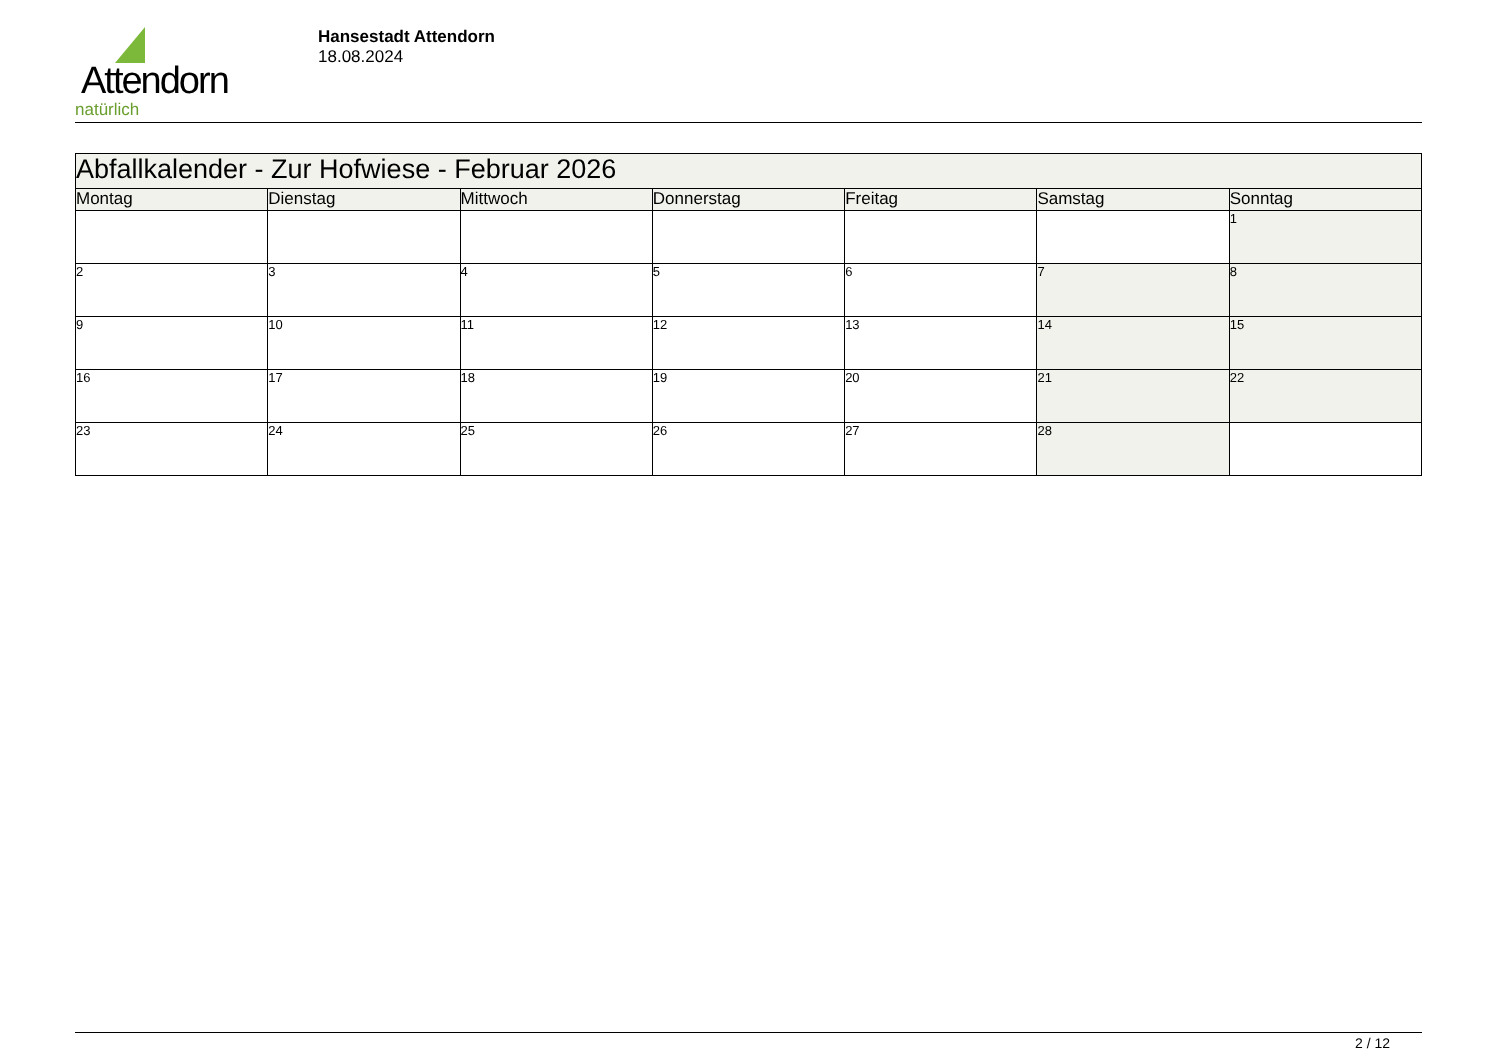Attendorn
natürlich
Hansestadt Attendorn
18.08.2024
| Abfallkalender - Zur Hofwiese - Februar 2026 | | | | | | |
| --- | --- | --- | --- | --- | --- | --- |
| Montag | Dienstag | Mittwoch | Donnerstag | Freitag | Samstag | Sonntag |
| | | | | | | 1 |
| 2 | 3 | 4 | 5 | 6 | 7 | 8 |
| 9 | 10 | 11 | 12 | 13 | 14 | 15 |
| 16 | 17 | 18 | 19 | 20 | 21 | 22 |
| 23 | 24 | 25 | 26 | 27 | 28 | |
2 / 12